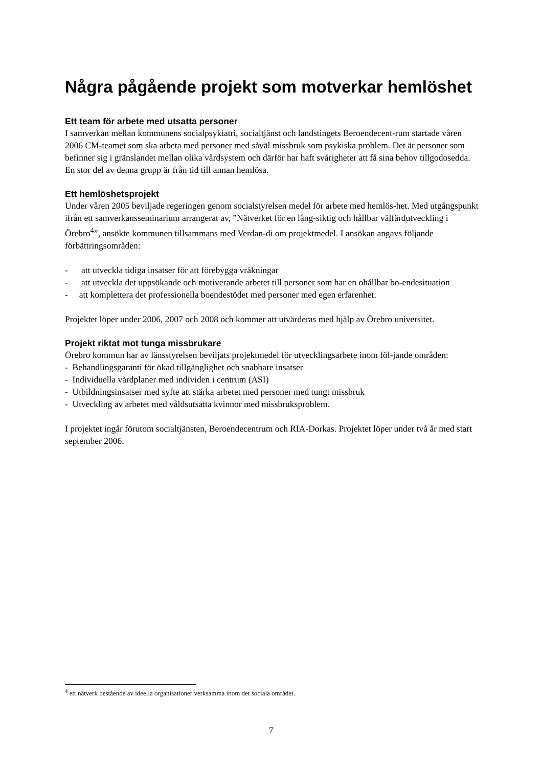Några pågående projekt som motverkar hemlöshet
Ett team för arbete med utsatta personer
I samverkan mellan kommunens socialpsykiatri, socialtjänst och landstingets Beroendecent-rum startade våren 2006 CM-teamet som ska arbeta med personer med såväl missbruk som psykiska problem. Det är personer som befinner sig i gränslandet mellan olika vårdsystem och därför har haft svårigheter att få sina behov tillgodosedda. En stor del av denna grupp är från tid till annan hemlösa.
Ett hemlöshetsprojekt
Under våren 2005 beviljade regeringen genom socialstyrelsen medel för arbete med hemlös-het. Med utgångspunkt ifrån ett samverkansseminarium arrangerat av, ”Nätverket för en lång-siktig och hållbar välfärdutveckling i Örebro<sup>4</sup>”, ansökte kommunen tillsammans med Verdan-di om projektmedel. I ansökan angavs följande förbättringsområden:
- att utveckla tidiga insatser för att förebygga vräkningar
- att utveckla det uppsökande och motiverande arbetet till personer som har en ohållbar bo-endesituation
- att komplettera det professionella boendestödet med personer med egen erfarenhet.
Projektet löper under 2006, 2007 och 2008 och kommer att utvärderas med hjälp av Örebro universitet.
Projekt riktat mot tunga missbrukare
Örebro kommun har av länsstyrelsen beviljats projektmedel för utvecklingsarbete inom föl-jande områden:
- Behandlingsgaranti för ökad tillgänglighet och snabbare insatser
- Individuella vårdplaner med individen i centrum (ASI)
- Utbildningsinsatser med syfte att stärka arbetet med personer med tungt missbruk
- Utveckling av arbetet med våldsutsatta kvinnor med missbruksproblem.
I projektet ingår förutom socialtjänsten, Beroendecentrum och RIA-Dorkas. Projektet löper under två år med start september 2006.
<sup>4</sup> ett nätverk bestående av ideella organisationer verksamma inom det sociala området.
7